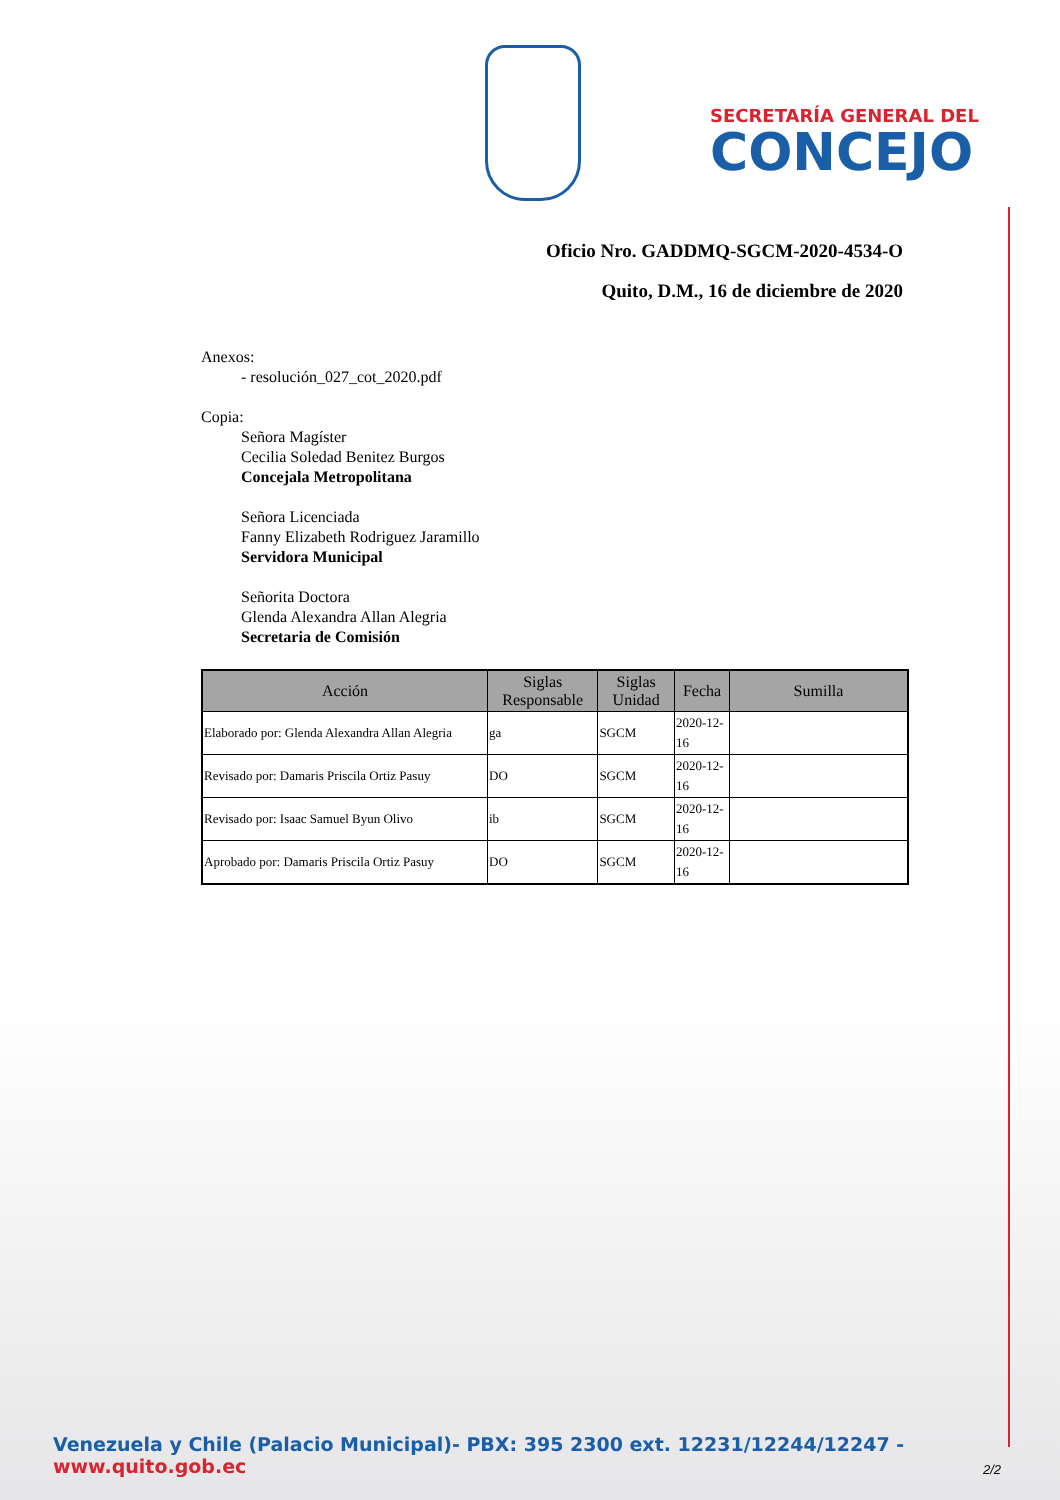SECRETARÍA GENERAL DEL
CONCEJO
Oficio Nro. GADDMQ-SGCM-2020-4534-O
Quito, D.M., 16 de diciembre de 2020
Anexos:
- resolución_027_cot_2020.pdf
Copia:
Señora Magíster
Cecilia Soledad Benitez Burgos
Concejala Metropolitana
Señora Licenciada
Fanny Elizabeth Rodriguez Jaramillo
Servidora Municipal
Señorita Doctora
Glenda Alexandra Allan Alegria
Secretaria de Comisión
| Acción | Siglas Responsable | Siglas Unidad | Fecha | Sumilla |
| --- | --- | --- | --- | --- |
| Elaborado por: Glenda Alexandra Allan Alegria | ga | SGCM | 2020-12-16 | |
| Revisado por: Damaris Priscila Ortiz Pasuy | DO | SGCM | 2020-12-16 | |
| Revisado por: Isaac Samuel Byun Olivo | ib | SGCM | 2020-12-16 | |
| Aprobado por: Damaris Priscila Ortiz Pasuy | DO | SGCM | 2020-12-16 | |
Venezuela y Chile (Palacio Municipal)- PBX: 395 2300 ext. 12231/12244/12247 - www.quito.gob.ec
2/2